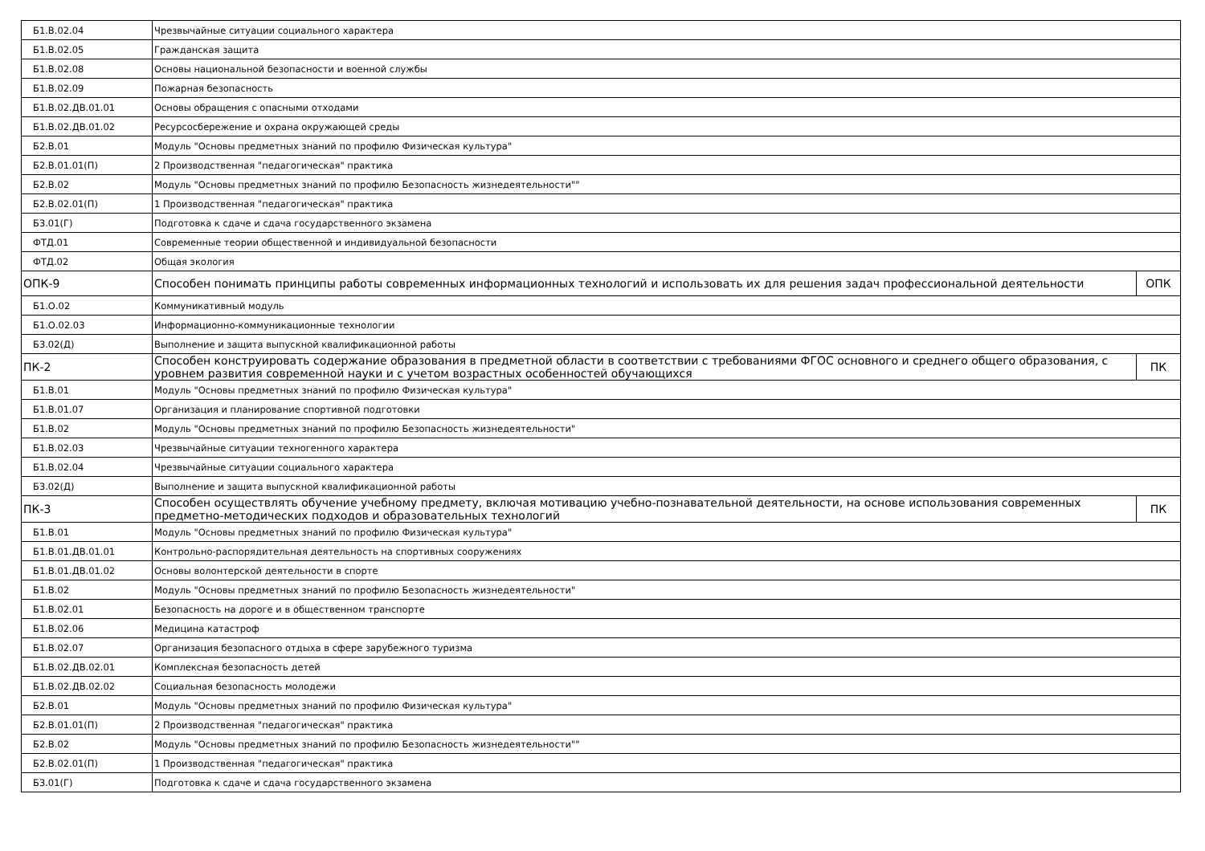| Б1.В.02.04 | Чрезвычайные ситуации социального характера | |
| Б1.В.02.05 | Гражданская защита | |
| Б1.В.02.08 | Основы национальной безопасности и военной службы | |
| Б1.В.02.09 | Пожарная безопасность | |
| Б1.В.02.ДВ.01.01 | Основы обращения с опасными отходами | |
| Б1.В.02.ДВ.01.02 | Ресурсосбережение и охрана окружающей среды | |
| Б2.В.01 | Модуль "Основы предметных знаний по профилю Физическая культура" | |
| Б2.В.01.01(П) | 2 Производственная "педагогическая" практика | |
| Б2.В.02 | Модуль "Основы предметных знаний по профилю Безопасность жизнедеятельности"" | |
| Б2.В.02.01(П) | 1 Производственная "педагогическая" практика | |
| Б3.01(Г) | Подготовка к сдаче и сдача государственного экзамена | |
| ФТД.01 | Современные теории общественной и индивидуальной безопасности | |
| ФТД.02 | Общая экология | |
| ОПК-9 | Способен понимать принципы работы современных информационных технологий и использовать их для решения задач профессиональной деятельности | ОПК |
| Б1.О.02 | Коммуникативный модуль | |
| Б1.О.02.03 | Информационно-коммуникационные технологии | |
| Б3.02(Д) | Выполнение и защита выпускной квалификационной работы | |
| ПК-2 | Способен конструировать содержание образования в предметной области в соответствии с требованиями ФГОС основного и среднего общего образования, с уровнем развития современной науки и с учетом возрастных особенностей обучающихся | ПК |
| Б1.В.01 | Модуль "Основы предметных знаний по профилю Физическая культура" | |
| Б1.В.01.07 | Организация и планирование спортивной подготовки | |
| Б1.В.02 | Модуль "Основы предметных знаний по профилю Безопасность жизнедеятельности" | |
| Б1.В.02.03 | Чрезвычайные ситуации техногенного характера | |
| Б1.В.02.04 | Чрезвычайные ситуации социального характера | |
| Б3.02(Д) | Выполнение и защита выпускной квалификационной работы | |
| ПК-3 | Способен осуществлять обучение учебному предмету, включая мотивацию учебно-познавательной деятельности, на основе использования современных предметно-методических подходов и образовательных технологий | ПК |
| Б1.В.01 | Модуль "Основы предметных знаний по профилю Физическая культура" | |
| Б1.В.01.ДВ.01.01 | Контрольно-распорядительная деятельность на спортивных сооружениях | |
| Б1.В.01.ДВ.01.02 | Основы волонтерской деятельности в спорте | |
| Б1.В.02 | Модуль "Основы предметных знаний по профилю Безопасность жизнедеятельности" | |
| Б1.В.02.01 | Безопасность на дороге и в общественном транспорте | |
| Б1.В.02.06 | Медицина катастроф | |
| Б1.В.02.07 | Организация безопасного отдыха в сфере зарубежного туризма | |
| Б1.В.02.ДВ.02.01 | Комплексная безопасность детей | |
| Б1.В.02.ДВ.02.02 | Социальная безопасность молодежи | |
| Б2.В.01 | Модуль "Основы предметных знаний по профилю Физическая культура" | |
| Б2.В.01.01(П) | 2 Производственная "педагогическая" практика | |
| Б2.В.02 | Модуль "Основы предметных знаний по профилю Безопасность жизнедеятельности"" | |
| Б2.В.02.01(П) | 1 Производственная "педагогическая" практика | |
| Б3.01(Г) | Подготовка к сдаче и сдача государственного экзамена | |